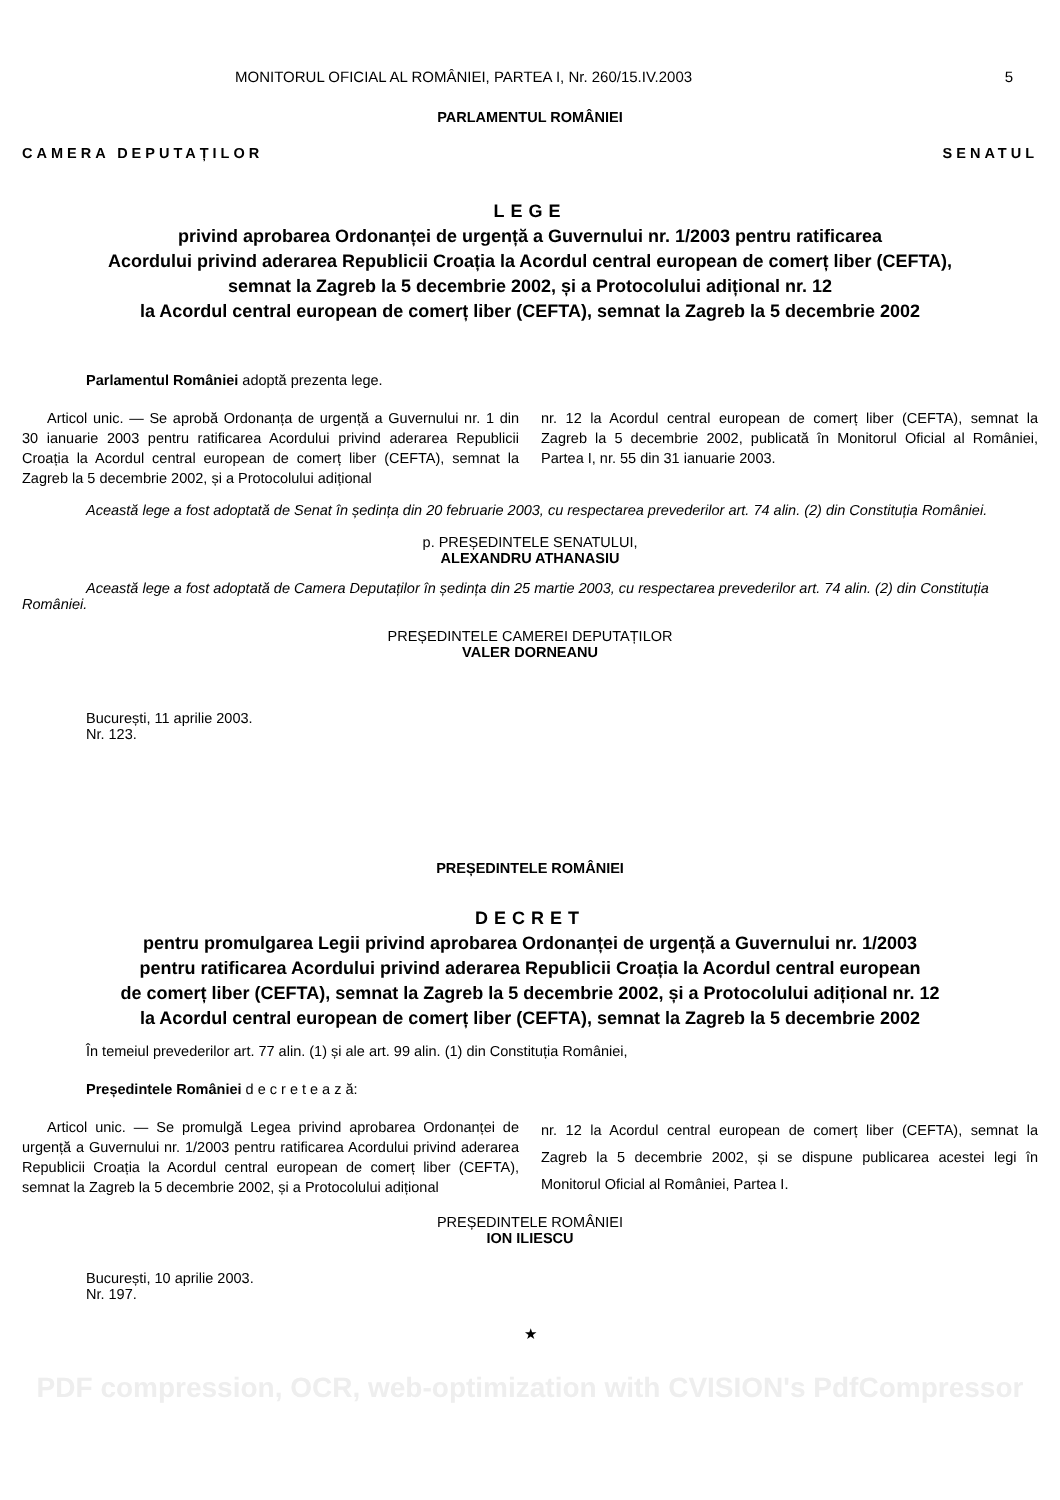MONITORUL OFICIAL AL ROMÂNIEI, PARTEA I, Nr. 260/15.IV.2003 5
PARLAMENTUL ROMÂNIEI
CAMERA DEPUTAȚILOR SENATUL
LEGE
privind aprobarea Ordonanței de urgență a Guvernului nr. 1/2003 pentru ratificarea
Acordului privind aderarea Republicii Croația la Acordul central european de comerț liber (CEFTA),
semnat la Zagreb la 5 decembrie 2002, și a Protocolului adițional nr. 12
la Acordul central european de comerț liber (CEFTA), semnat la Zagreb la 5 decembrie 2002
Parlamentul României adoptă prezenta lege.
Articol unic. — Se aprobă Ordonanța de urgență a Guvernului nr. 1 din 30 ianuarie 2003 pentru ratificarea Acordului privind aderarea Republicii Croația la Acordul central european de comerț liber (CEFTA), semnat la Zagreb la 5 decembrie 2002, și a Protocolului adițional
nr. 12 la Acordul central european de comerț liber (CEFTA), semnat la Zagreb la 5 decembrie 2002, publicată în Monitorul Oficial al României, Partea I, nr. 55 din 31 ianuarie 2003.
Această lege a fost adoptată de Senat în ședința din 20 februarie 2003, cu respectarea prevederilor art. 74 alin. (2) din Constituția României.
p. PREȘEDINTELE SENATULUI,
ALEXANDRU ATHANASIU
Această lege a fost adoptată de Camera Deputaților în ședința din 25 martie 2003, cu respectarea prevederilor art. 74 alin. (2) din Constituția României.
PREȘEDINTELE CAMEREI DEPUTAȚILOR
VALER DORNEANU
București, 11 aprilie 2003.
Nr. 123.
PREȘEDINTELE ROMÂNIEI
DECRET
pentru promulgarea Legii privind aprobarea Ordonanței de urgență a Guvernului nr. 1/2003
pentru ratificarea Acordului privind aderarea Republicii Croația la Acordul central european
de comerț liber (CEFTA), semnat la Zagreb la 5 decembrie 2002, și a Protocolului adițional nr. 12
la Acordul central european de comerț liber (CEFTA), semnat la Zagreb la 5 decembrie 2002
În temeiul prevederilor art. 77 alin. (1) și ale art. 99 alin. (1) din Constituția României,
Președintele României d e c r e t e a z ă:
Articol unic. — Se promulgă Legea privind aprobarea Ordonanței de urgență a Guvernului nr. 1/2003 pentru ratificarea Acordului privind aderarea Republicii Croația la Acordul central european de comerț liber (CEFTA), semnat la Zagreb la 5 decembrie 2002, și a Protocolului adițional
nr. 12 la Acordul central european de comerț liber (CEFTA), semnat la Zagreb la 5 decembrie 2002, și se dispune publicarea acestei legi în Monitorul Oficial al României, Partea I.
PREȘEDINTELE ROMÂNIEI
ION ILIESCU
București, 10 aprilie 2003.
Nr. 197.
★
PDF compression, OCR, web-optimization with CVISION's PdfCompressor